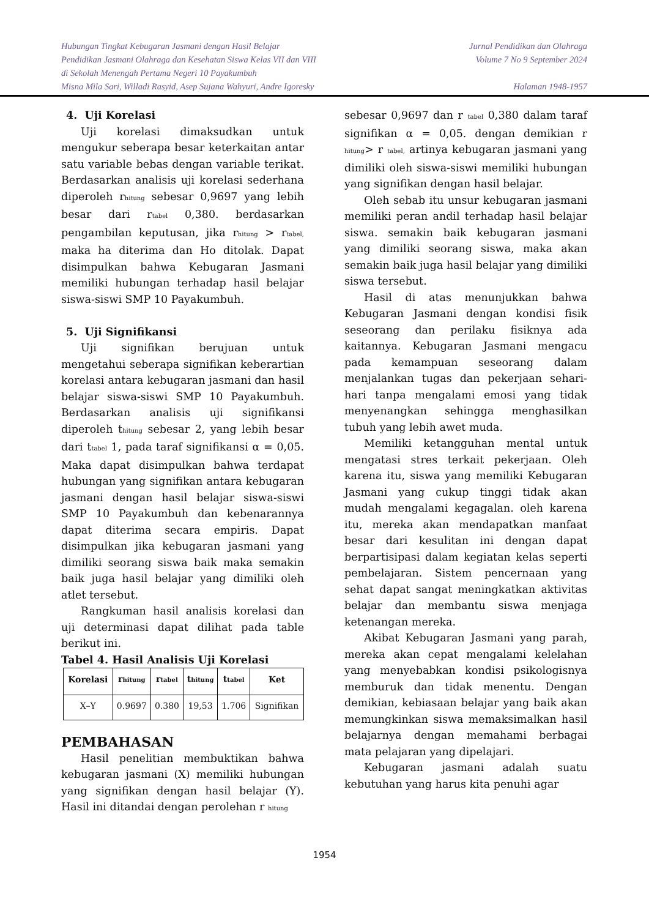Hubungan Tingkat Kebugaran Jasmani dengan Hasil Belajar Jurnal Pendidikan dan Olahraga
Pendidikan Jasmani Olahraga dan Kesehatan Siswa Kelas VII dan VIII Volume 7 No 9 September 2024
di Sekolah Menengah Pertama Negeri 10 Payakumbuh
Misna Mila Sari, Willadi Rasyid, Asep Sujana Wahyuri, Andre Igoresky Halaman 1948-1957
4. Uji Korelasi
Uji korelasi dimaksudkan untuk mengukur seberapa besar keterkaitan antar satu variable bebas dengan variable terikat. Berdasarkan analisis uji korelasi sederhana diperoleh r<sub>hitung</sub> sebesar 0,9697 yang lebih besar dari r<sub>tabel</sub> 0,380. berdasarkan pengambilan keputusan, jika r<sub>hitung</sub> > r<sub>tabel,</sub> maka ha diterima dan Ho ditolak. Dapat disimpulkan bahwa Kebugaran Jasmani memiliki hubungan terhadap hasil belajar siswa-siswi SMP 10 Payakumbuh.
5. Uji Signifikansi
Uji signifikan berujuan untuk mengetahui seberapa signifikan keberartian korelasi antara kebugaran jasmani dan hasil belajar siswa-siswi SMP 10 Payakumbuh. Berdasarkan analisis uji signifikansi diperoleh t<sub>hitung</sub> sebesar 2, yang lebih besar dari t<sub>tabel</sub> 1, pada taraf signifikansi α = 0,05. Maka dapat disimpulkan bahwa terdapat hubungan yang signifikan antara kebugaran jasmani dengan hasil belajar siswa-siswi SMP 10 Payakumbuh dan kebenarannya dapat diterima secara empiris. Dapat disimpulkan jika kebugaran jasmani yang dimiliki seorang siswa baik maka semakin baik juga hasil belajar yang dimiliki oleh atlet tersebut.
Rangkuman hasil analisis korelasi dan uji determinasi dapat dilihat pada table berikut ini.
Tabel 4. Hasil Analisis Uji Korelasi
| Korelasi | r<sub>hitung</sub> | r<sub>tabel</sub> | t<sub>hitung</sub> | t<sub>tabel</sub> | Ket |
| --- | --- | --- | --- | --- | --- |
| X–Y | 0.9697 | 0.380 | 19,53 | 1.706 | Signifikan |
PEMBAHASAN
Hasil penelitian membuktikan bahwa kebugaran jasmani (X) memiliki hubungan yang signifikan dengan hasil belajar (Y). Hasil ini ditandai dengan perolehan r <sub>hitung</sub>
sebesar 0,9697 dan r <sub>tabel</sub> 0,380 dalam taraf signifikan α = 0,05. dengan demikian r <sub>hitung</sub>> r <sub>tabel,</sub> artinya kebugaran jasmani yang dimiliki oleh siswa-siswi memiliki hubungan yang signifikan dengan hasil belajar.
Oleh sebab itu unsur kebugaran jasmani memiliki peran andil terhadap hasil belajar siswa. semakin baik kebugaran jasmani yang dimiliki seorang siswa, maka akan semakin baik juga hasil belajar yang dimiliki siswa tersebut.
Hasil di atas menunjukkan bahwa Kebugaran Jasmani dengan kondisi fisik seseorang dan perilaku fisiknya ada kaitannya. Kebugaran Jasmani mengacu pada kemampuan seseorang dalam menjalankan tugas dan pekerjaan sehari-hari tanpa mengalami emosi yang tidak menyenangkan sehingga menghasilkan tubuh yang lebih awet muda.
Memiliki ketangguhan mental untuk mengatasi stres terkait pekerjaan. Oleh karena itu, siswa yang memiliki Kebugaran Jasmani yang cukup tinggi tidak akan mudah mengalami kegagalan. oleh karena itu, mereka akan mendapatkan manfaat besar dari kesulitan ini dengan dapat berpartisipasi dalam kegiatan kelas seperti pembelajaran. Sistem pencernaan yang sehat dapat sangat meningkatkan aktivitas belajar dan membantu siswa menjaga ketenangan mereka.
Akibat Kebugaran Jasmani yang parah, mereka akan cepat mengalami kelelahan yang menyebabkan kondisi psikologisnya memburuk dan tidak menentu. Dengan demikian, kebiasaan belajar yang baik akan memungkinkan siswa memaksimalkan hasil belajarnya dengan memahami berbagai mata pelajaran yang dipelajari.
Kebugaran jasmani adalah suatu kebutuhan yang harus kita penuhi agar
1954